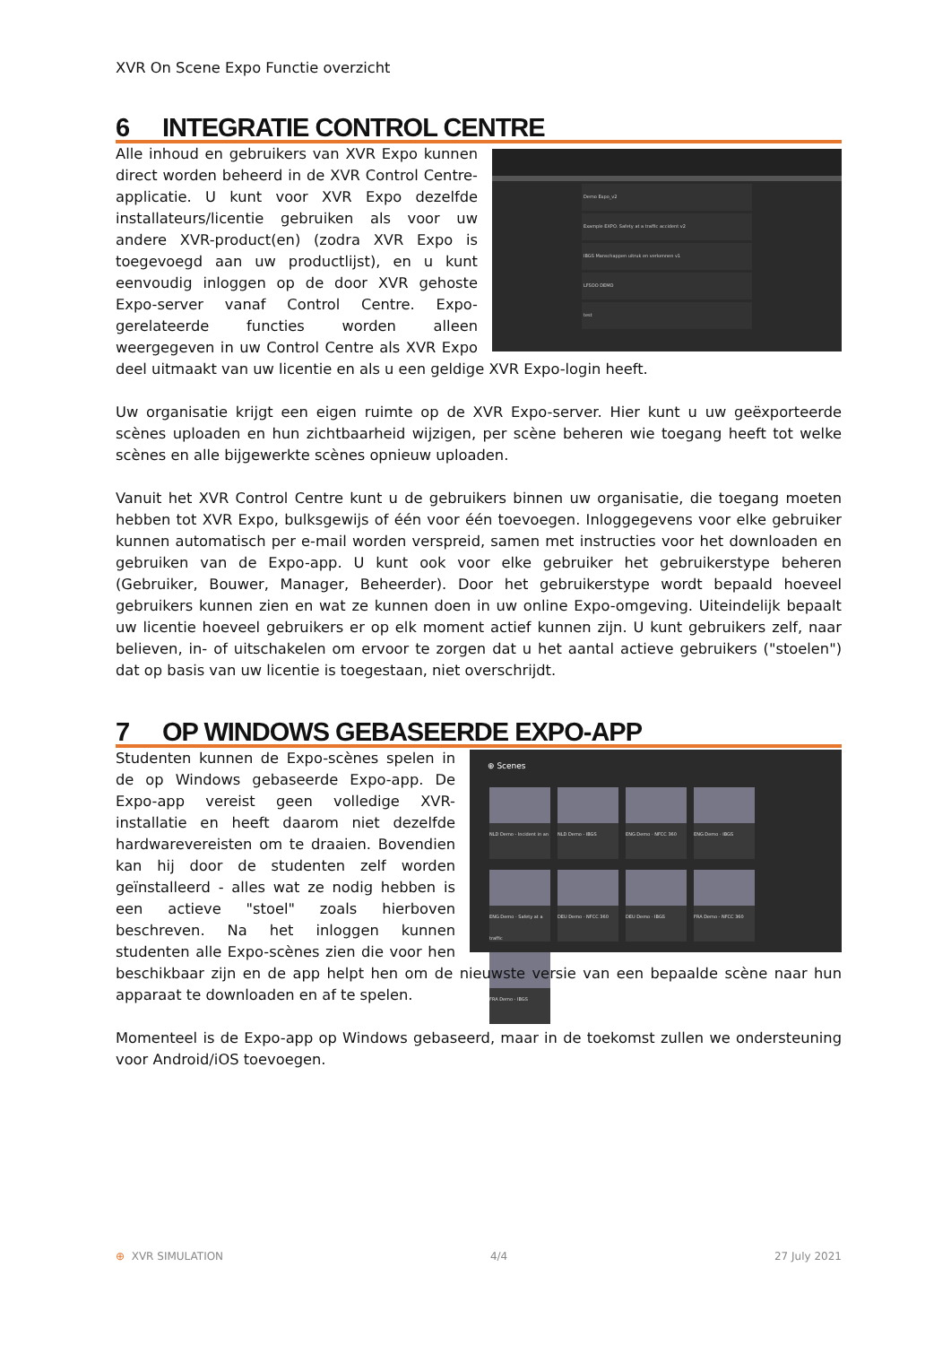XVR On Scene Expo Functie overzicht
6 INTEGRATIE CONTROL CENTRE
Demo Expo_v2
Example EXPO. Safety at a traffic accident v2
IBGS Manschappen uitruk en verkennen v1
LFSOO DEMO
test
Alle inhoud en gebruikers van XVR Expo kunnen direct worden beheerd in de XVR Control Centre-applicatie. U kunt voor XVR Expo dezelfde installateurs/licentie gebruiken als voor uw andere XVR-product(en) (zodra XVR Expo is toegevoegd aan uw productlijst), en u kunt eenvoudig inloggen op de door XVR gehoste Expo-server vanaf Control Centre. Expo-gerelateerde functies worden alleen weergegeven in uw Control Centre als XVR Expo deel uitmaakt van uw licentie en als u een geldige XVR Expo-login heeft.
Uw organisatie krijgt een eigen ruimte op de XVR Expo-server. Hier kunt u uw geëxporteerde scènes uploaden en hun zichtbaarheid wijzigen, per scène beheren wie toegang heeft tot welke scènes en alle bijgewerkte scènes opnieuw uploaden.
Vanuit het XVR Control Centre kunt u de gebruikers binnen uw organisatie, die toegang moeten hebben tot XVR Expo, bulksgewijs of één voor één toevoegen. Inloggegevens voor elke gebruiker kunnen automatisch per e-mail worden verspreid, samen met instructies voor het downloaden en gebruiken van de Expo-app. U kunt ook voor elke gebruiker het gebruikerstype beheren (Gebruiker, Bouwer, Manager, Beheerder). Door het gebruikerstype wordt bepaald hoeveel gebruikers kunnen zien en wat ze kunnen doen in uw online Expo-omgeving. Uiteindelijk bepaalt uw licentie hoeveel gebruikers er op elk moment actief kunnen zijn. U kunt gebruikers zelf, naar believen, in- of uitschakelen om ervoor te zorgen dat u het aantal actieve gebruikers ("stoelen") dat op basis van uw licentie is toegestaan, niet overschrijdt.
7 OP WINDOWS GEBASEERDE EXPO-APP
⊕ Scenes
NLD Demo - Incident in an NLD Demo - IBGS ENG Demo - NFCC 360 ENG Demo - IBGS ENG Demo - Safety at a traffic DEU Demo - NFCC 360 DEU Demo - IBGS FRA Demo - NFCC 360 FRA Demo - IBGS
Studenten kunnen de Expo-scènes spelen in de op Windows gebaseerde Expo-app. De Expo-app vereist geen volledige XVR-installatie en heeft daarom niet dezelfde hardwarevereisten om te draaien. Bovendien kan hij door de studenten zelf worden geïnstalleerd - alles wat ze nodig hebben is een actieve "stoel" zoals hierboven beschreven. Na het inloggen kunnen studenten alle Expo-scènes zien die voor hen beschikbaar zijn en de app helpt hen om de nieuwste versie van een bepaalde scène naar hun apparaat te downloaden en af te spelen.
Momenteel is de Expo-app op Windows gebaseerd, maar in de toekomst zullen we ondersteuning voor Android/iOS toevoegen.
⊕ XVR SIMULATION 4/4 27 July 2021